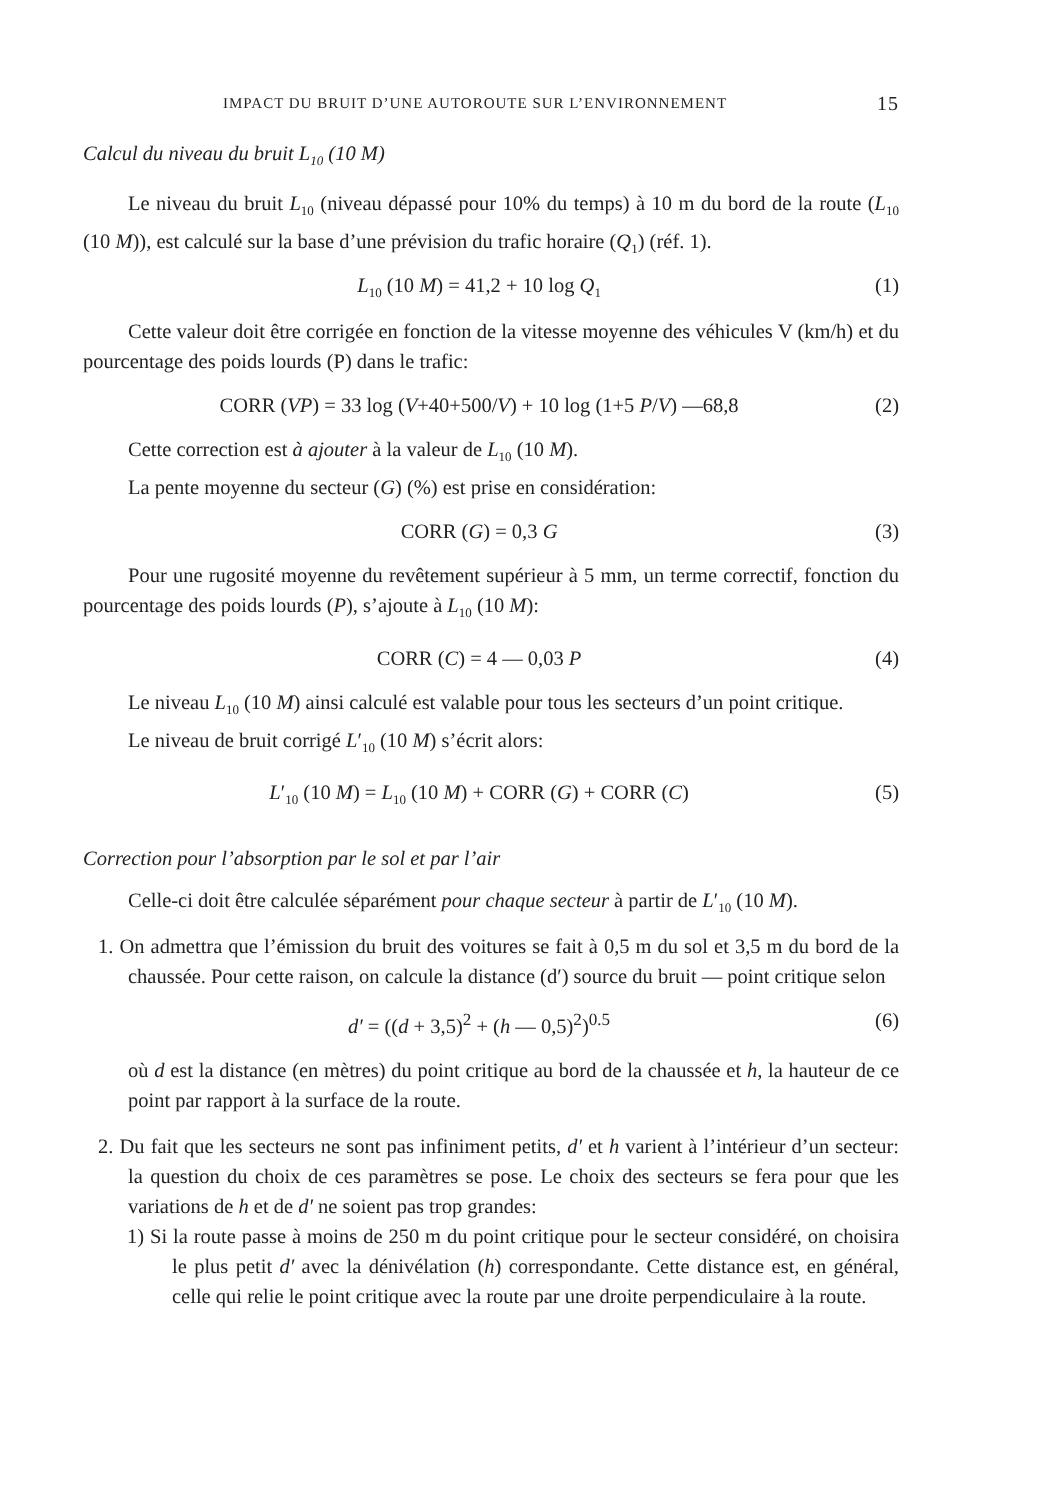IMPACT DU BRUIT D’UNE AUTOROUTE SUR L’ENVIRONNEMENT 15
Calcul du niveau du bruit L<sub>10</sub> (10 M)
Le niveau du bruit L<sub>10</sub> (niveau dépassé pour 10% du temps) à 10 m du bord de la route (L<sub>10</sub> (10 M)), est calculé sur la base d’une prévision du trafic horaire (Q<sub>1</sub>) (réf. 1).
L<sub>10</sub> (10 M) = 41,2 + 10 log Q<sub>1</sub> (1)
Cette valeur doit être corrigée en fonction de la vitesse moyenne des véhicules V (km/h) et du pourcentage des poids lourds (P) dans le trafic:
CORR (VP) = 33 log (V+40+500/V) + 10 log (1+5 P/V) —68,8 (2)
Cette correction est à ajouter à la valeur de L<sub>10</sub> (10 M).
La pente moyenne du secteur (G) (%) est prise en considération:
CORR (G) = 0,3 G (3)
Pour une rugosité moyenne du revêtement supérieur à 5 mm, un terme correctif, fonction du pourcentage des poids lourds (P), s’ajoute à L<sub>10</sub> (10 M):
CORR (C) = 4 — 0,03 P (4)
Le niveau L<sub>10</sub> (10 M) ainsi calculé est valable pour tous les secteurs d’un point critique.
Le niveau de bruit corrigé L′<sub>10</sub> (10 M) s’écrit alors:
L′<sub>10</sub> (10 M) = L<sub>10</sub> (10 M) + CORR (G) + CORR (C) (5)
Correction pour l’absorption par le sol et par l’air
Celle-ci doit être calculée séparément pour chaque secteur à partir de L′<sub>10</sub> (10 M).
1. On admettra que l’émission du bruit des voitures se fait à 0,5 m du sol et 3,5 m du bord de la chaussée. Pour cette raison, on calcule la distance (d′) source du bruit — point critique selon
d′ = ((d + 3,5)<sup>2</sup> + (h — 0,5)<sup>2</sup>)<sup>0.5</sup> (6)
où d est la distance (en mètres) du point critique au bord de la chaussée et h, la hauteur de ce point par rapport à la surface de la route.
2. Du fait que les secteurs ne sont pas infiniment petits, d′ et h varient à l’intérieur d’un secteur: la question du choix de ces paramètres se pose. Le choix des secteurs se fera pour que les variations de h et de d′ ne soient pas trop grandes:
1) Si la route passe à moins de 250 m du point critique pour le secteur considéré, on choisira le plus petit d′ avec la dénivélation (h) correspondante. Cette distance est, en général, celle qui relie le point critique avec la route par une droite perpendiculaire à la route.